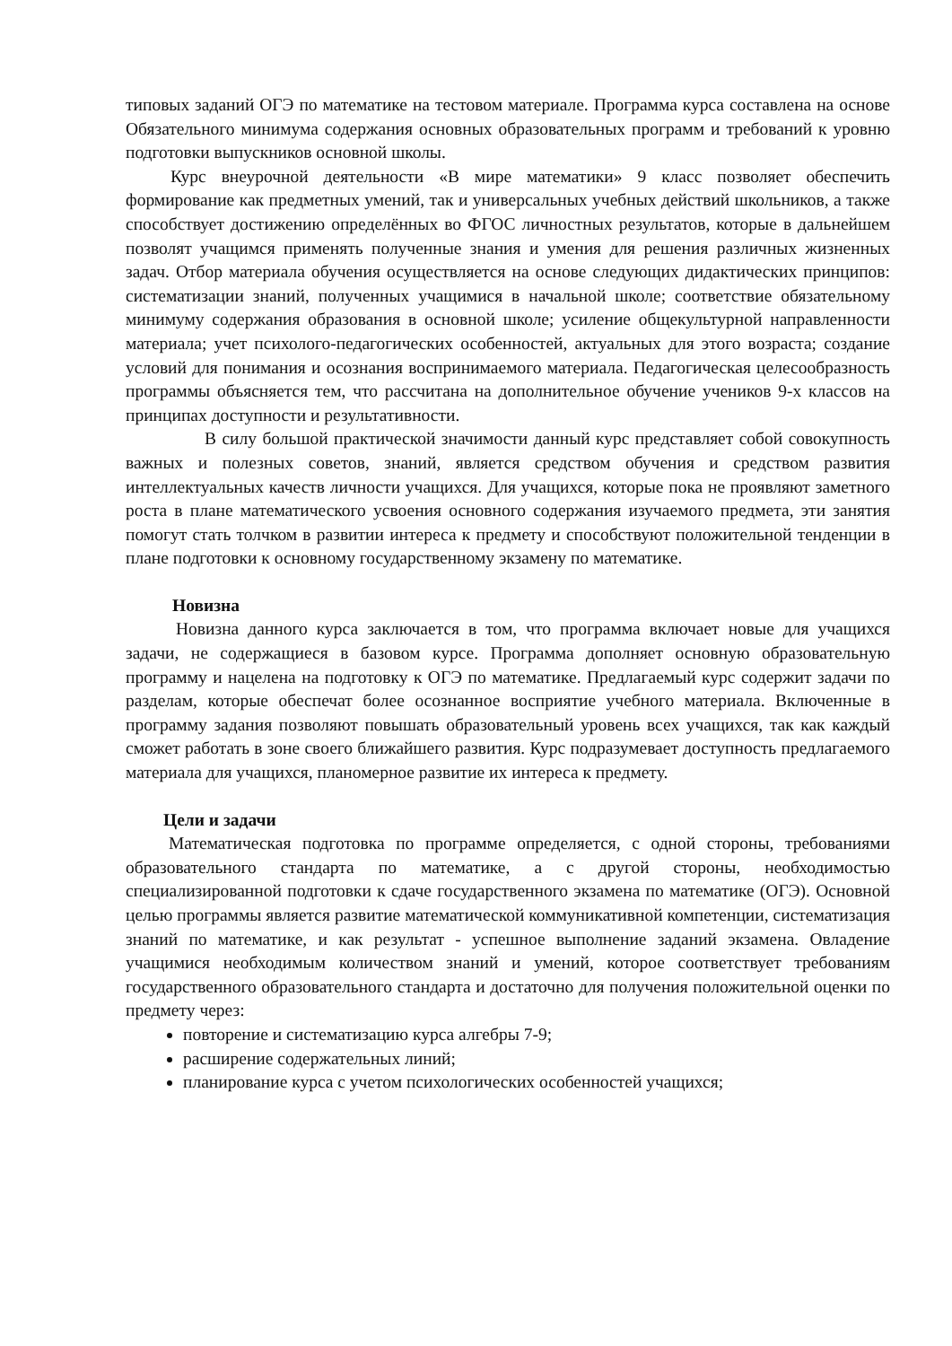типовых заданий ОГЭ по математике на тестовом материале. Программа курса составлена на основе Обязательного минимума содержания основных образовательных программ и требований к уровню подготовки выпускников основной школы.
Курс внеурочной деятельности «В мире математики» 9 класс позволяет обеспечить формирование как предметных умений, так и универсальных учебных действий школьников, а также способствует достижению определённых во ФГОС личностных результатов, которые в дальнейшем позволят учащимся применять полученные знания и умения для решения различных жизненных задач. Отбор материала обучения осуществляется на основе следующих дидактических принципов: систематизации знаний, полученных учащимися в начальной школе; соответствие обязательному минимуму содержания образования в основной школе; усиление общекультурной направленности материала; учет психолого-педагогических особенностей, актуальных для этого возраста; создание условий для понимания и осознания воспринимаемого материала. Педагогическая целесообразность программы объясняется тем, что рассчитана на дополнительное обучение учеников 9-х классов на принципах доступности и результативности.
В силу большой практической значимости данный курс представляет собой совокупность важных и полезных советов, знаний, является средством обучения и средством развития интеллектуальных качеств личности учащихся. Для учащихся, которые пока не проявляют заметного роста в плане математического усвоения основного содержания изучаемого предмета, эти занятия помогут стать толчком в развитии интереса к предмету и способствуют положительной тенденции в плане подготовки к основному государственному экзамену по математике.
Новизна
Новизна данного курса заключается в том, что программа включает новые для учащихся задачи, не содержащиеся в базовом курсе. Программа дополняет основную образовательную программу и нацелена на подготовку к ОГЭ по математике. Предлагаемый курс содержит задачи по разделам, которые обеспечат более осознанное восприятие учебного материала. Включенные в программу задания позволяют повышать образовательный уровень всех учащихся, так как каждый сможет работать в зоне своего ближайшего развития. Курс подразумевает доступность предлагаемого материала для учащихся, планомерное развитие их интереса к предмету.
Цели и задачи
Математическая подготовка по программе определяется, с одной стороны, требованиями образовательного стандарта по математике, а с другой стороны, необходимостью специализированной подготовки к сдаче государственного экзамена по математике (ОГЭ). Основной целью программы является развитие математической коммуникативной компетенции, систематизация знаний по математике, и как результат - успешное выполнение заданий экзамена. Овладение учащимися необходимым количеством знаний и умений, которое соответствует требованиям государственного образовательного стандарта и достаточно для получения положительной оценки по предмету через:
повторение и систематизацию курса алгебры 7-9;
расширение содержательных линий;
планирование курса с учетом психологических особенностей учащихся;